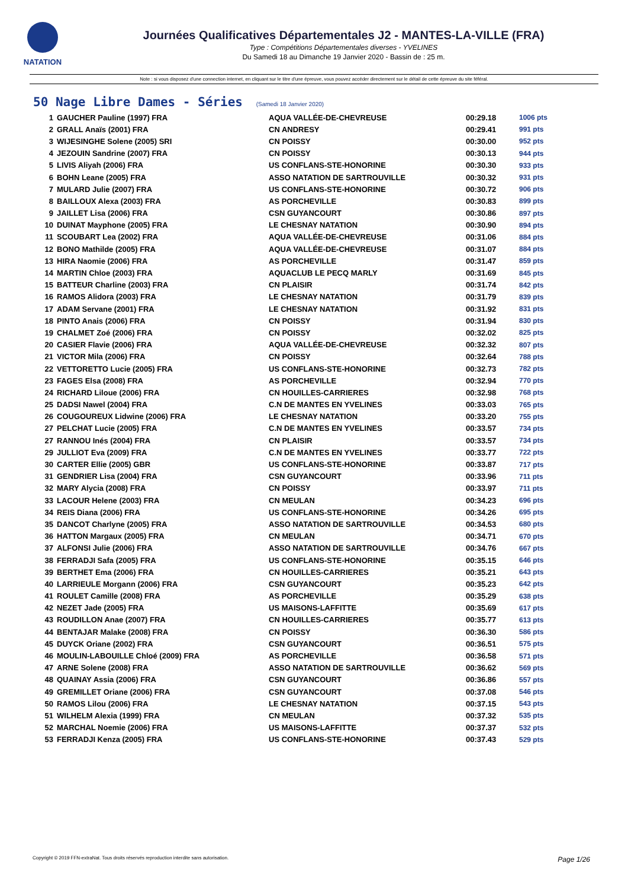NATATION
Journées Qualificatives Départementales J2 - MANTES-LA-VILLE (FRA)
Type : Compétitions Départementales diverses - YVELINES
Du Samedi 18 au Dimanche 19 Janvier 2020 - Bassin de : 25 m.
Note : si vous disposez d'une connection internet, en cliquant sur le titre d'une épreuve, vous pouvez accéder directement sur le détail de cette épreuve du site féféral.
50 Nage Libre Dames - Séries (Samedi 18 Janvier 2020)
| 1 | GAUCHER Pauline (1997) FRA | AQUA VALLÉE-DE-CHEVREUSE | 00:29.18 | 1006 pts |
| 2 | GRALL Anaïs (2001) FRA | CN ANDRESY | 00:29.41 | 991 pts |
| 3 | WIJESINGHE Solene (2005) SRI | CN POISSY | 00:30.00 | 952 pts |
| 4 | JEZOUIN Sandrine (2007) FRA | CN POISSY | 00:30.13 | 944 pts |
| 5 | LIVIS Aliyah (2006) FRA | US CONFLANS-STE-HONORINE | 00:30.30 | 933 pts |
| 6 | BOHN Leane (2005) FRA | ASSO NATATION DE SARTROUVILLE | 00:30.32 | 931 pts |
| 7 | MULARD Julie (2007) FRA | US CONFLANS-STE-HONORINE | 00:30.72 | 906 pts |
| 8 | BAILLOUX Alexa (2003) FRA | AS PORCHEVILLE | 00:30.83 | 899 pts |
| 9 | JAILLET Lisa (2006) FRA | CSN GUYANCOURT | 00:30.86 | 897 pts |
| 10 | DUINAT Mayphone (2005) FRA | LE CHESNAY NATATION | 00:30.90 | 894 pts |
| 11 | SCOUBART Lea (2002) FRA | AQUA VALLÉE-DE-CHEVREUSE | 00:31.06 | 884 pts |
| 12 | BONO Mathilde (2005) FRA | AQUA VALLÉE-DE-CHEVREUSE | 00:31.07 | 884 pts |
| 13 | HIRA Naomie (2006) FRA | AS PORCHEVILLE | 00:31.47 | 859 pts |
| 14 | MARTIN Chloe (2003) FRA | AQUACLUB LE PECQ MARLY | 00:31.69 | 845 pts |
| 15 | BATTEUR Charline (2003) FRA | CN PLAISIR | 00:31.74 | 842 pts |
| 16 | RAMOS Alidora (2003) FRA | LE CHESNAY NATATION | 00:31.79 | 839 pts |
| 17 | ADAM Servane (2001) FRA | LE CHESNAY NATATION | 00:31.92 | 831 pts |
| 18 | PINTO Anais (2006) FRA | CN POISSY | 00:31.94 | 830 pts |
| 19 | CHALMET Zoé (2006) FRA | CN POISSY | 00:32.02 | 825 pts |
| 20 | CASIER Flavie (2006) FRA | AQUA VALLÉE-DE-CHEVREUSE | 00:32.32 | 807 pts |
| 21 | VICTOR Mila (2006) FRA | CN POISSY | 00:32.64 | 788 pts |
| 22 | VETTORETTO Lucie (2005) FRA | US CONFLANS-STE-HONORINE | 00:32.73 | 782 pts |
| 23 | FAGES Elsa (2008) FRA | AS PORCHEVILLE | 00:32.94 | 770 pts |
| 24 | RICHARD Liloue (2006) FRA | CN HOUILLES-CARRIERES | 00:32.98 | 768 pts |
| 25 | DADSI Nawel (2004) FRA | C.N DE MANTES EN YVELINES | 00:33.03 | 765 pts |
| 26 | COUGOUREUX Lidwine (2006) FRA | LE CHESNAY NATATION | 00:33.20 | 755 pts |
| 27 | PELCHAT Lucie (2005) FRA | C.N DE MANTES EN YVELINES | 00:33.57 | 734 pts |
| 27 | RANNOU Inés (2004) FRA | CN PLAISIR | 00:33.57 | 734 pts |
| 29 | JULLIOT Eva (2009) FRA | C.N DE MANTES EN YVELINES | 00:33.77 | 722 pts |
| 30 | CARTER Ellie (2005) GBR | US CONFLANS-STE-HONORINE | 00:33.87 | 717 pts |
| 31 | GENDRIER Lisa (2004) FRA | CSN GUYANCOURT | 00:33.96 | 711 pts |
| 32 | MARY Alycia (2008) FRA | CN POISSY | 00:33.97 | 711 pts |
| 33 | LACOUR Helene (2003) FRA | CN MEULAN | 00:34.23 | 696 pts |
| 34 | REIS Diana (2006) FRA | US CONFLANS-STE-HONORINE | 00:34.26 | 695 pts |
| 35 | DANCOT Charlyne (2005) FRA | ASSO NATATION DE SARTROUVILLE | 00:34.53 | 680 pts |
| 36 | HATTON Margaux (2005) FRA | CN MEULAN | 00:34.71 | 670 pts |
| 37 | ALFONSI Julie (2006) FRA | ASSO NATATION DE SARTROUVILLE | 00:34.76 | 667 pts |
| 38 | FERRADJI Safa (2005) FRA | US CONFLANS-STE-HONORINE | 00:35.15 | 646 pts |
| 39 | BERTHET Ema (2006) FRA | CN HOUILLES-CARRIERES | 00:35.21 | 643 pts |
| 40 | LARRIEULE Morgann (2006) FRA | CSN GUYANCOURT | 00:35.23 | 642 pts |
| 41 | ROULET Camille (2008) FRA | AS PORCHEVILLE | 00:35.29 | 638 pts |
| 42 | NEZET Jade (2005) FRA | US MAISONS-LAFFITTE | 00:35.69 | 617 pts |
| 43 | ROUDILLON Anae (2007) FRA | CN HOUILLES-CARRIERES | 00:35.77 | 613 pts |
| 44 | BENTAJAR Malake (2008) FRA | CN POISSY | 00:36.30 | 586 pts |
| 45 | DUYCK Oriane (2002) FRA | CSN GUYANCOURT | 00:36.51 | 575 pts |
| 46 | MOULIN-LABOUILLE Chloé (2009) FRA | AS PORCHEVILLE | 00:36.58 | 571 pts |
| 47 | ARNE Solene (2008) FRA | ASSO NATATION DE SARTROUVILLE | 00:36.62 | 569 pts |
| 48 | QUAINAY Assia (2006) FRA | CSN GUYANCOURT | 00:36.86 | 557 pts |
| 49 | GREMILLET Oriane (2006) FRA | CSN GUYANCOURT | 00:37.08 | 546 pts |
| 50 | RAMOS Lilou (2006) FRA | LE CHESNAY NATATION | 00:37.15 | 543 pts |
| 51 | WILHELM Alexia (1999) FRA | CN MEULAN | 00:37.32 | 535 pts |
| 52 | MARCHAL Noemie (2006) FRA | US MAISONS-LAFFITTE | 00:37.37 | 532 pts |
| 53 | FERRADJI Kenza (2005) FRA | US CONFLANS-STE-HONORINE | 00:37.43 | 529 pts |
Copyright © 2019 FFN-extraNat. Tous droits réservés reproduction interdite sans autorisation. Page 1/26